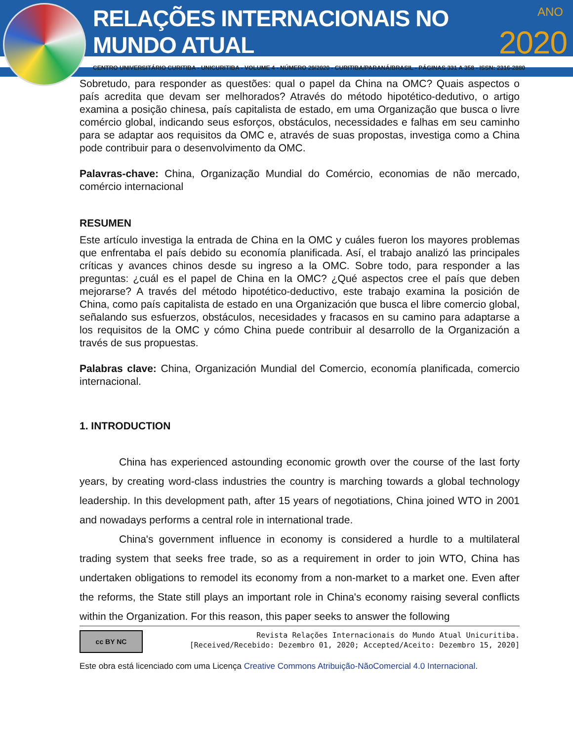RELAÇÕES INTERNACIONAIS NO MUNDO ATUAL 2020
ANO
CENTRO UNIVERSITÁRIO CURITIBA - UNICURITIBA - VOLUME 4 - NÚMERO 29/2020 - CURITIBA/PARANÁ/BRASIL - PÁGINAS 331 A 358 - ISSN: 2316-2880
Sobretudo, para responder as questões: qual o papel da China na OMC? Quais aspectos o país acredita que devam ser melhorados? Através do método hipotético-dedutivo, o artigo examina a posição chinesa, país capitalista de estado, em uma Organização que busca o livre comércio global, indicando seus esforços, obstáculos, necessidades e falhas em seu caminho para se adaptar aos requisitos da OMC e, através de suas propostas, investiga como a China pode contribuir para o desenvolvimento da OMC.
Palavras-chave: China, Organização Mundial do Comércio, economias de não mercado, comércio internacional
RESUMEN
Este artículo investiga la entrada de China en la OMC y cuáles fueron los mayores problemas que enfrentaba el país debido su economía planificada. Así, el trabajo analizó las principales críticas y avances chinos desde su ingreso a la OMC. Sobre todo, para responder a las preguntas: ¿cuál es el papel de China en la OMC? ¿Qué aspectos cree el país que deben mejorarse? A través del método hipotético-deductivo, este trabajo examina la posición de China, como país capitalista de estado en una Organización que busca el libre comercio global, señalando sus esfuerzos, obstáculos, necesidades y fracasos en su camino para adaptarse a los requisitos de la OMC y cómo China puede contribuir al desarrollo de la Organización a través de sus propuestas.
Palabras clave: China, Organización Mundial del Comercio, economía planificada, comercio internacional.
1. INTRODUCTION
China has experienced astounding economic growth over the course of the last forty years, by creating word-class industries the country is marching towards a global technology leadership. In this development path, after 15 years of negotiations, China joined WTO in 2001 and nowadays performs a central role in international trade.
China's government influence in economy is considered a hurdle to a multilateral trading system that seeks free trade, so as a requirement in order to join WTO, China has undertaken obligations to remodel its economy from a non-market to a market one. Even after the reforms, the State still plays an important role in China's economy raising several conflicts within the Organization. For this reason, this paper seeks to answer the following
cc BY NC
Revista Relações Internacionais do Mundo Atual Unicuritiba.
[Received/Recebido: Dezembro 01, 2020; Accepted/Aceito: Dezembro 15, 2020]
Este obra está licenciado com uma Licença Creative Commons Atribuição-NãoComercial 4.0 Internacional.